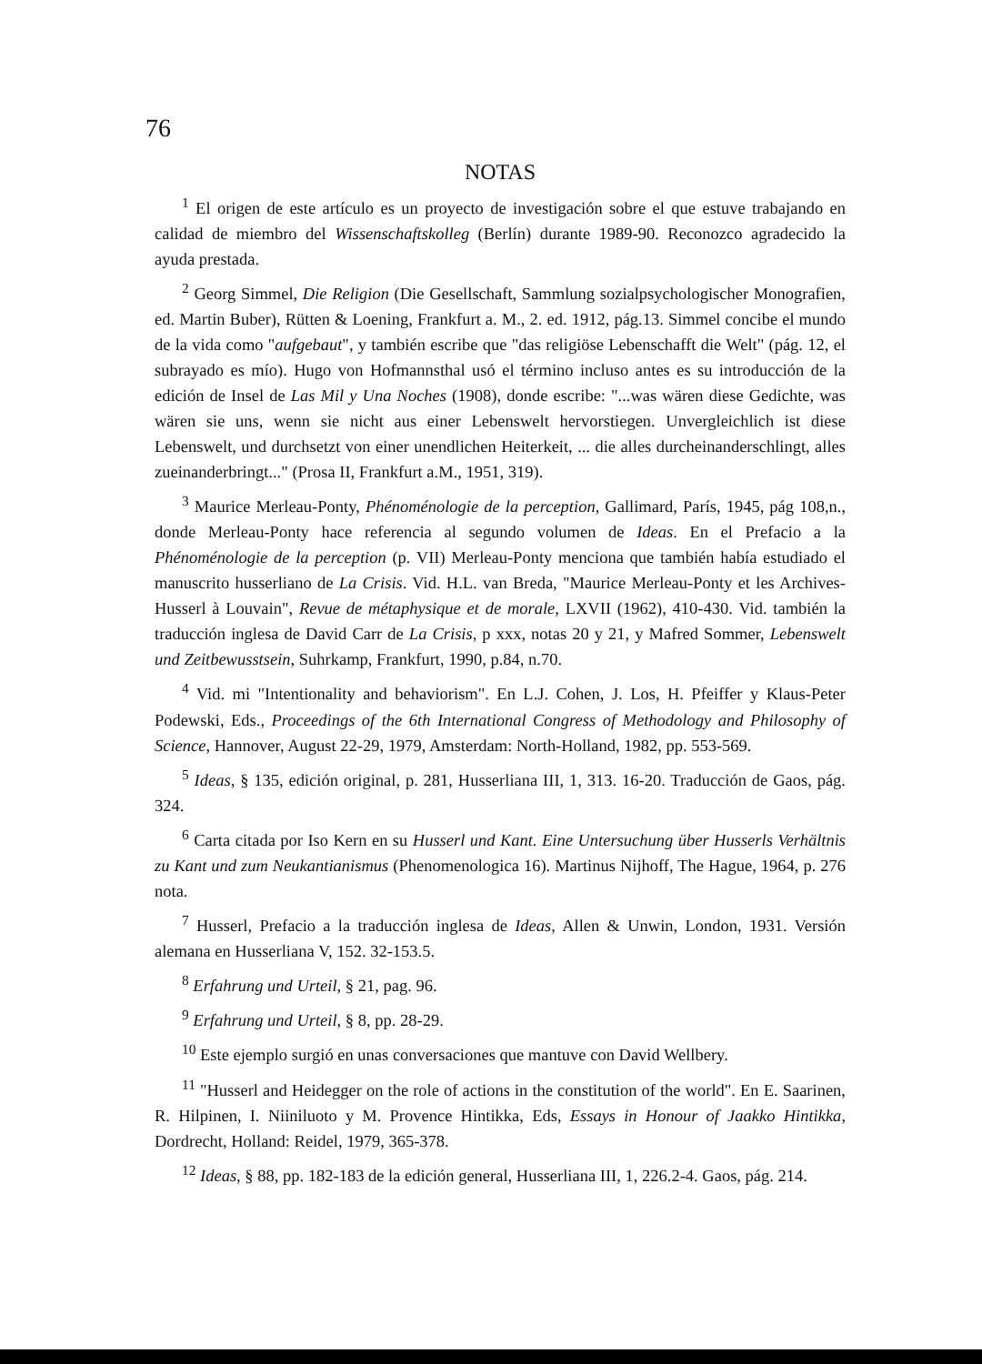76
NOTAS
<sup>1</sup> El origen de este artículo es un proyecto de investigación sobre el que estuve trabajando en calidad de miembro del Wissenschaftskolleg (Berlín) durante 1989-90. Reconozco agradecido la ayuda prestada.
<sup>2</sup> Georg Simmel, Die Religion (Die Gesellschaft, Sammlung sozialpsychologischer Monografien, ed. Martin Buber), Rütten & Loening, Frankfurt a. M., 2. ed. 1912, pág.13. Simmel concibe el mundo de la vida como "aufgebaut", y también escribe que "das religiöse Lebenschafft die Welt" (pág. 12, el subrayado es mío). Hugo von Hofmannsthal usó el término incluso antes es su introducción de la edición de Insel de Las Mil y Una Noches (1908), donde escribe: "...was wären diese Gedichte, was wären sie uns, wenn sie nicht aus einer Lebenswelt hervorstiegen. Unvergleichlich ist diese Lebenswelt, und durchsetzt von einer unendlichen Heiterkeit, ... die alles durcheinanderschlingt, alles zueinanderbringt..." (Prosa II, Frankfurt a.M., 1951, 319).
<sup>3</sup> Maurice Merleau-Ponty, Phénoménologie de la perception, Gallimard, París, 1945, pág 108,n., donde Merleau-Ponty hace referencia al segundo volumen de Ideas. En el Prefacio a la Phénoménologie de la perception (p. VII) Merleau-Ponty menciona que también había estudiado el manuscrito husserliano de La Crisis. Vid. H.L. van Breda, "Maurice Merleau-Ponty et les Archives-Husserl à Louvain", Revue de métaphysique et de morale, LXVII (1962), 410-430. Vid. también la traducción inglesa de David Carr de La Crisis, p xxx, notas 20 y 21, y Mafred Sommer, Lebenswelt und Zeitbewusstsein, Suhrkamp, Frankfurt, 1990, p.84, n.70.
<sup>4</sup> Vid. mi "Intentionality and behaviorism". En L.J. Cohen, J. Los, H. Pfeiffer y Klaus-Peter Podewski, Eds., Proceedings of the 6th International Congress of Methodology and Philosophy of Science, Hannover, August 22-29, 1979, Amsterdam: North-Holland, 1982, pp. 553-569.
<sup>5</sup> Ideas, § 135, edición original, p. 281, Husserliana III, 1, 313. 16-20. Traducción de Gaos, pág. 324.
<sup>6</sup> Carta citada por Iso Kern en su Husserl und Kant. Eine Untersuchung über Husserls Verhältnis zu Kant und zum Neukantianismus (Phenomenologica 16). Martinus Nijhoff, The Hague, 1964, p. 276 nota.
<sup>7</sup> Husserl, Prefacio a la traducción inglesa de Ideas, Allen & Unwin, London, 1931. Versión alemana en Husserliana V, 152. 32-153.5.
<sup>8</sup> Erfahrung und Urteil, § 21, pag. 96.
<sup>9</sup> Erfahrung und Urteil, § 8, pp. 28-29.
<sup>10</sup> Este ejemplo surgió en unas conversaciones que mantuve con David Wellbery.
<sup>11</sup> "Husserl and Heidegger on the role of actions in the constitution of the world". En E. Saarinen, R. Hilpinen, I. Niiniluoto y M. Provence Hintikka, Eds, Essays in Honour of Jaakko Hintikka, Dordrecht, Holland: Reidel, 1979, 365-378.
<sup>12</sup> Ideas, § 88, pp. 182-183 de la edición general, Husserliana III, 1, 226.2-4. Gaos, pág. 214.